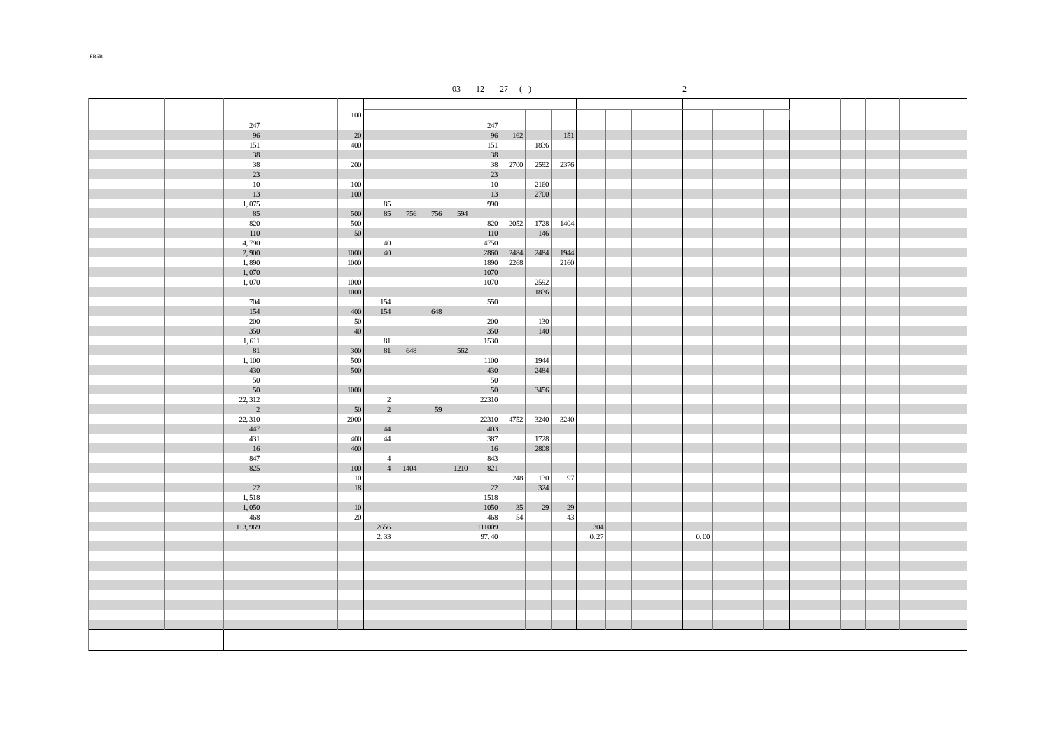FB5B
03 12 27 ( ) 2
| | | | | | 100 | | | | | | | | | | | | | | | | | | | | |
| --- | --- | --- | --- | --- | --- | --- | --- | --- | --- | --- | --- | --- | --- | --- | --- | --- | --- | --- | --- | --- | --- | --- | --- | --- | --- |
| | | 247 | | | | | | | | 247 | | | | | | | | | | | | | | | |
| | | 96 | | | 20 | | | | | 96 | 162 | | 151 | | | | | | | | | | | | |
| | | 151 | | | 400 | | | | | 151 | | 1836 | | | | | | | | | | | | | |
| | | 38 | | | | | | | | 38 | | | | | | | | | | | | | | | |
| | | 38 | | | 200 | | | | | 38 | 2700 | 2592 | 2376 | | | | | | | | | | | | |
| | | 23 | | | | | | | | 23 | | | | | | | | | | | | | | | |
| | | 10 | | | 100 | | | | | 10 | | 2160 | | | | | | | | | | | | | |
| | | 13 | | | 100 | | | | | 13 | | 2700 | | | | | | | | | | | | | |
| | | 1, 075 | | | | 85 | | | | 990 | | | | | | | | | | | | | | | |
| | | 85 | | | 500 | 85 | 756 | 756 | 594 | | | | | | | | | | | | | | | | |
| | | 820 | | | 500 | | | | | 820 | 2052 | 1728 | 1404 | | | | | | | | | | | | |
| | | 110 | | | 50 | | | | | 110 | | 146 | | | | | | | | | | | | | |
| | | 4, 790 | | | | 40 | | | | 4750 | | | | | | | | | | | | | | | |
| | | 2, 900 | | | 1000 | 40 | | | | 2860 | 2484 | 2484 | 1944 | | | | | | | | | | | | |
| | | 1, 890 | | | 1000 | | | | | 1890 | 2268 | | 2160 | | | | | | | | | | | | |
| | | 1, 070 | | | | | | | | 1070 | | | | | | | | | | | | | | | |
| | | 1, 070 | | | 1000 | | | | | 1070 | | 2592 | | | | | | | | | | | | | |
| | | | | | 1000 | | | | | | | 1836 | | | | | | | | | | | | | |
| | | 704 | | | | 154 | | | | 550 | | | | | | | | | | | | | | | |
| | | 154 | | | 400 | 154 | | 648 | | | | | | | | | | | | | | | | | |
| | | 200 | | | 50 | | | | | 200 | | 130 | | | | | | | | | | | | | |
| | | 350 | | | 40 | | | | | 350 | | 140 | | | | | | | | | | | | | |
| | | 1, 611 | | | | 81 | | | | 1530 | | | | | | | | | | | | | | | |
| | | 81 | | | 300 | 81 | 648 | | 562 | | | | | | | | | | | | | | | | |
| | | 1, 100 | | | 500 | | | | | 1100 | | 1944 | | | | | | | | | | | | | |
| | | 430 | | | 500 | | | | | 430 | | 2484 | | | | | | | | | | | | | |
| | | 50 | | | | | | | | 50 | | | | | | | | | | | | | | | |
| | | 50 | | | 1000 | | | | | 50 | | 3456 | | | | | | | | | | | | | |
| | | 22, 312 | | | | 2 | | | | 22310 | | | | | | | | | | | | | | | |
| | | 2 | | | 50 | 2 | | 59 | | | | | | | | | | | | | | | | | |
| | | 22, 310 | | | 2000 | | | | | 22310 | 4752 | 3240 | 3240 | | | | | | | | | | | | |
| | | 447 | | | | 44 | | | | 403 | | | | | | | | | | | | | | | |
| | | 431 | | | 400 | 44 | | | | 387 | | 1728 | | | | | | | | | | | | | |
| | | 16 | | | 400 | | | | | 16 | | 2808 | | | | | | | | | | | | | |
| | | 847 | | | | 4 | | | | 843 | | | | | | | | | | | | | | | |
| | | 825 | | | 100 | 4 | 1404 | | 1210 | 821 | | | | | | | | | | | | | | | |
| | | | | | 10 | | | | | | 248 | 130 | 97 | | | | | | | | | | | | |
| | | 22 | | | 18 | | | | | 22 | | 324 | | | | | | | | | | | | | |
| | | 1, 518 | | | | | | | | 1518 | | | | | | | | | | | | | | | |
| | | 1, 050 | | | 10 | | | | | 1050 | 35 | 29 | 29 | | | | | | | | | | | | |
| | | 468 | | | 20 | | | | | 468 | 54 | | 43 | | | | | | | | | | | | |
| | | 113, 969 | | | | 2656 | | | | 111009 | | | | 304 | | | | | | | | | | | |
| | | | | | | 2. 33 | | | | 97. 40 | | | | 0. 27 | | | | 0. 00 | | | | | | | |